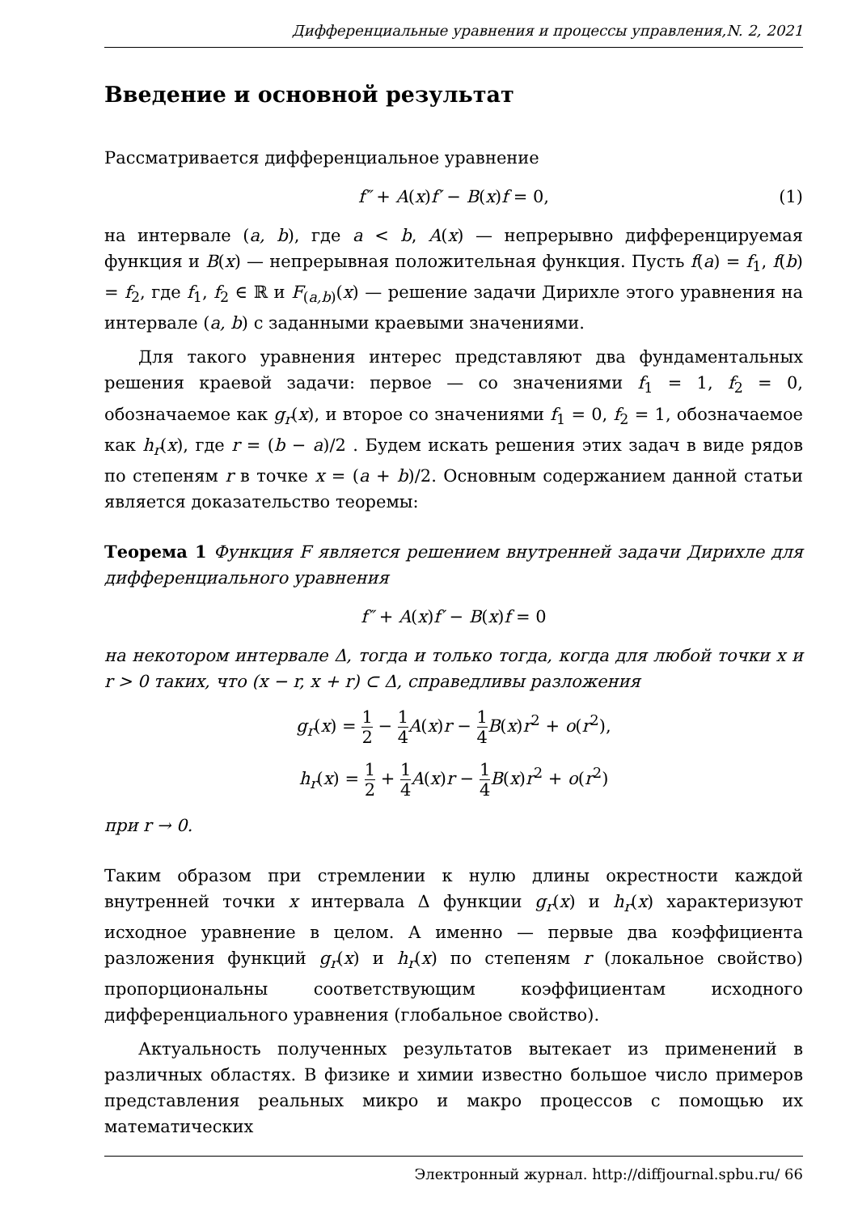Дифференциальные уравнения и процессы управления,N. 2, 2021
Введение и основной результат
Рассматривается дифференциальное уравнение
f″ + A(x)f′ − B(x)f = 0, (1)
на интервале (a, b), где a < b, A(x) — непрерывно дифференцируемая функция и B(x) — непрерывная положительная функция. Пусть f(a) = f<sub>1</sub>, f(b) = f<sub>2</sub>, где f<sub>1</sub>, f<sub>2</sub> ∈ ℝ и F<sub>(a,b)</sub>(x) — решение задачи Дирихле этого уравнения на интервале (a, b) с заданными краевыми значениями.
Для такого уравнения интерес представляют два фундаментальных решения краевой задачи: первое — со значениями f<sub>1</sub> = 1, f<sub>2</sub> = 0, обозначаемое как g<sub>r</sub>(x), и второе со значениями f<sub>1</sub> = 0, f<sub>2</sub> = 1, обозначаемое как h<sub>r</sub>(x), где r = (b − a)/2 . Будем искать решения этих задач в виде рядов по степеням r в точке x = (a + b)/2. Основным содержанием данной статьи является доказательство теоремы:
Теорема 1 Функция F является решением внутренней задачи Дирихле для дифференциального уравнения
f″ + A(x)f′ − B(x)f = 0
на некотором интервале Δ, тогда и только тогда, когда для любой точки x и r > 0 таких, что (x − r, x + r) ⊂ Δ, справедливы разложения
g<sub>r</sub>(x) = 1 2 − 1 4 A(x)r − 1 4 B(x)r<sup>2</sup> + o(r<sup>2</sup>),
h<sub>r</sub>(x) = 1 2 + 1 4 A(x)r − 1 4 B(x)r<sup>2</sup> + o(r<sup>2</sup>)
при r → 0.
Таким образом при стремлении к нулю длины окрестности каждой внутренней точки x интервала Δ функции g<sub>r</sub>(x) и h<sub>r</sub>(x) характеризуют исходное уравнение в целом. А именно — первые два коэффициента разложения функций g<sub>r</sub>(x) и h<sub>r</sub>(x) по степеням r (локальное свойство) пропорциональны соответствующим коэффициентам исходного дифференциального уравнения (глобальное свойство).
Актуальность полученных результатов вытекает из применений в различных областях. В физике и химии известно большое число примеров представления реальных микро и макро процессов с помощью их математических
Электронный журнал. http://diffjournal.spbu.ru/ 66